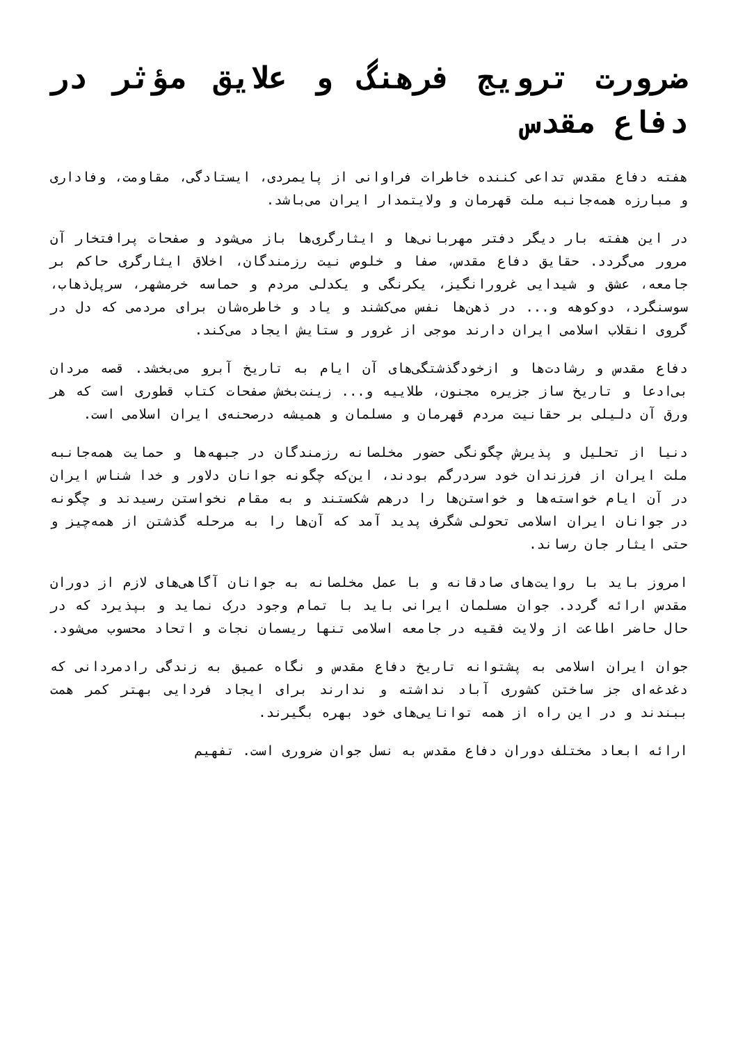ضرورت ترویج فرهنگ و علایق مؤثر در دفاع مقدس
هفته دفاع مقدس تداعی کننده خاطرات فراوانی از پایمردی، ایستادگی، مقاومت، وفاداری و مبارزه همه‌جانبه ملت قهرمان و ولایتمدار ایران می‌باشد.
در این هفته بار دیگر دفتر مهربانی‌ها و ایثارگری‌ها باز می‌شود و صفحات پرافتخار آن مرور می‌گردد. حقایق دفاع مقدس، صفا و خلوص نیت رزمندگان، اخلاق ایثارگری حاکم بر جامعه، عشق و شیدایی غرورانگیز، یکرنگی و یکدلی مردم و حماسه خرمشهر، سرپل‌ذهاب، سوسنگرد، دوکوهه و... در ذهن‌ها نفس می‌کشند و یاد و خاطره‌شان برای مردمی که دل در گروی انقلاب اسلامی ایران دارند موجی از غرور و ستایش ایجاد می‌کند.
دفاع مقدس و رشادت‌ها و ازخودگذشتگی‌های آن ایام به تاریخ آبرو می‌بخشد. قصه مردان بی‌ادعا و تاریخ ساز جزیره مجنون، طلاییه و... زینت‌بخش صفحات کتاب قطوری است که هر ورق آن دلیلی بر حقانیت مردم قهرمان و مسلمان و همیشه درصحنه‌ی ایران اسلامی است.
دنیا از تحلیل و پذیرش چگونگی حضور مخلصانه رزمندگان در جبهه‌ها و حمایت همه‌جانبه ملت ایران از فرزندان خود سردرگم بودند، این‌که چگونه جوانان دلاور و خدا شناس ایران در آن ایام خواسته‌ها و خواستن‌ها را درهم شکستند و به مقام نخواستن رسیدند و چگونه در جوانان ایران اسلامی تحولی شگرف پدید آمد که آن‌ها را به مرحله گذشتن از همه‌چیز و حتی ایثار جان رساند.
امروز باید با روایت‌های صادقانه و با عمل مخلصانه به جوانان آگاهی‌های لازم از دوران مقدس ارائه گردد. جوان مسلمان ایرانی باید با تمام وجود درک نماید و بپذیرد که در حال حاضر اطاعت از ولایت فقیه در جامعه اسلامی تنها ریسمان نجات و اتحاد محسوب می‌شود.
جوان ایران اسلامی به پشتوانه تاریخ دفاع مقدس و نگاه عمیق به زندگی رادمردانی که دغدغه‌ای جز ساختن کشوری آباد نداشته و ندارند برای ایجاد فردایی بهتر کمر همت ببندند و در این راه از همه توانایی‌های خود بهره بگیرند.
ارائه ابعاد مختلف دوران دفاع مقدس به نسل جوان ضروری است. تفهیم